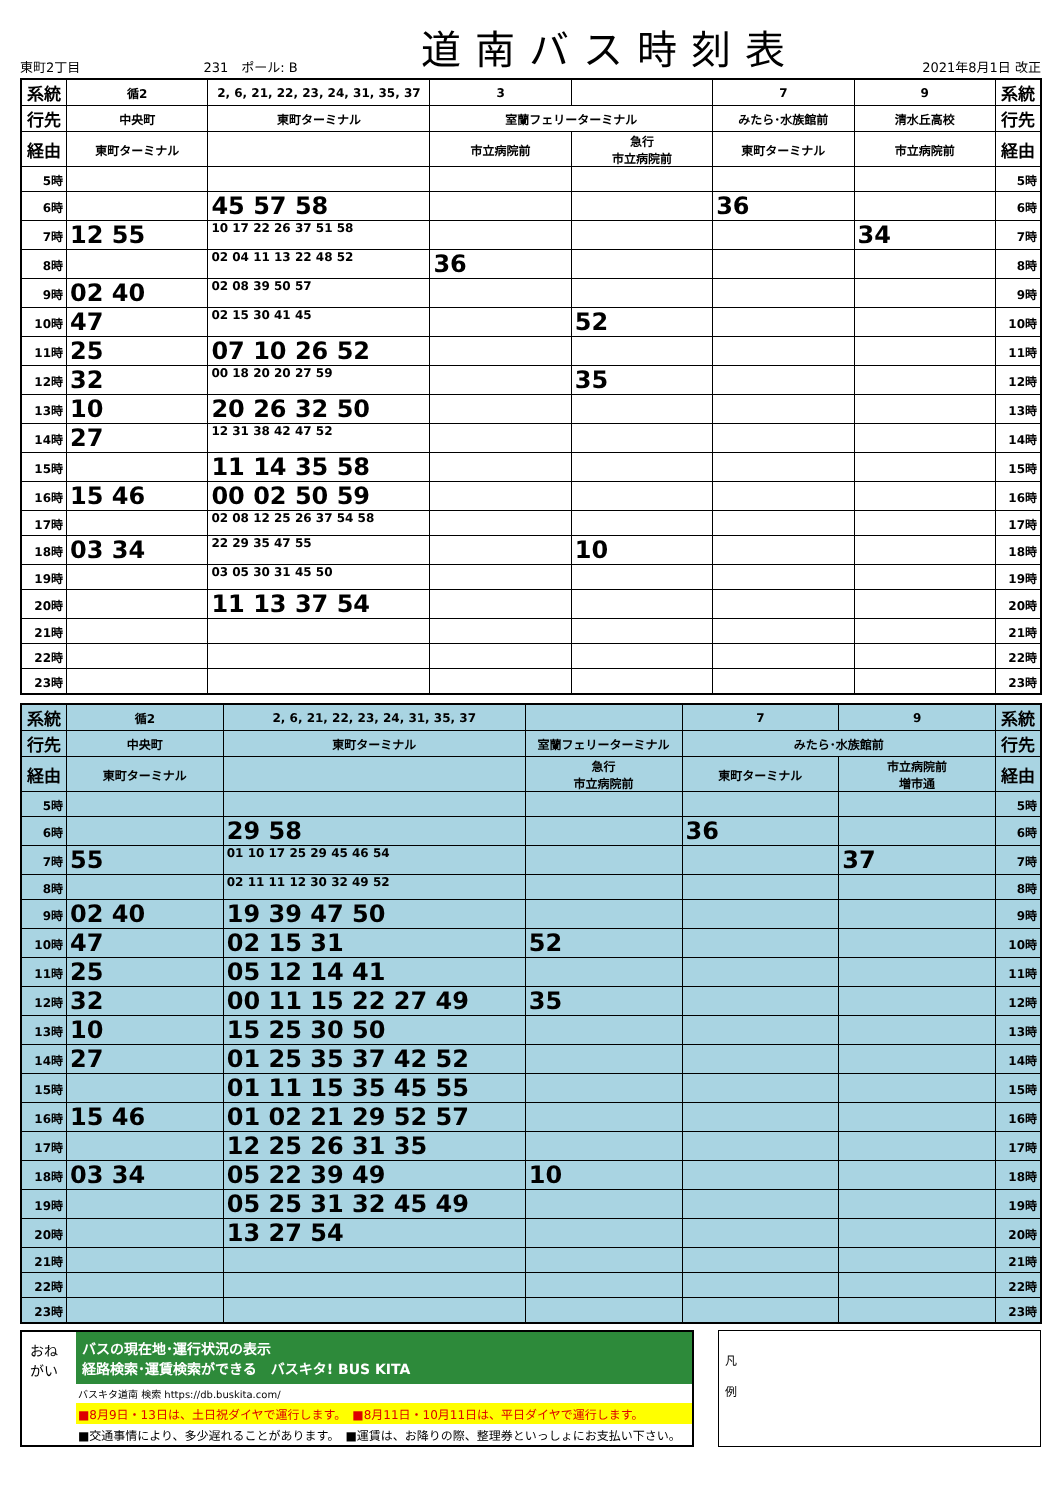東町2丁目 231　ポール: B
道南バス時刻表
2021年8月1日 改正
| 系統 | 循2 | 2, 6, 21, 22, 23, 24, 31, 35, 37 | 3 | | 7 | 9 | 系統 |
| 行先 | 中央町 | 東町ターミナル | 室蘭フェリーターミナル | | みたら･水族館前 | 清水丘高校 | 行先 |
| 経由 | 東町ターミナル | | 市立病院前 | 急行 市立病院前 | 東町ターミナル | 市立病院前 | 経由 |
| 5時 | | | | | | | 5時 |
| 6時 | | 45 57 58 | | | 36 | | 6時 |
| 7時 | 12 55 | 10 17 22 26 37 51 58 | | | | 34 | 7時 |
| 8時 | | 02 04 11 13 22 48 52 | 36 | | | | 8時 |
| 9時 | 02 40 | 02 08 39 50 57 | | | | | 9時 |
| 10時 | 47 | 02 15 30 41 45 | | 52 | | | 10時 |
| 11時 | 25 | 07 10 26 52 | | | | | 11時 |
| 12時 | 32 | 00 18 20 20 27 59 | | 35 | | | 12時 |
| 13時 | 10 | 20 26 32 50 | | | | | 13時 |
| 14時 | 27 | 12 31 38 42 47 52 | | | | | 14時 |
| 15時 | | 11 14 35 58 | | | | | 15時 |
| 16時 | 15 46 | 00 02 50 59 | | | | | 16時 |
| 17時 | | 02 08 12 25 26 37 54 58 | | | | | 17時 |
| 18時 | 03 34 | 22 29 35 47 55 | | 10 | | | 18時 |
| 19時 | | 03 05 30 31 45 50 | | | | | 19時 |
| 20時 | | 11 13 37 54 | | | | | 20時 |
| 21時 | | | | | | | 21時 |
| 22時 | | | | | | | 22時 |
| 23時 | | | | | | | 23時 |
| 系統 | 循2 | 2, 6, 21, 22, 23, 24, 31, 35, 37 | | 7 | 9 | 系統 |
| 行先 | 中央町 | 東町ターミナル | 室蘭フェリーターミナル | みたら･水族館前 | | 行先 |
| 経由 | 東町ターミナル | | 急行 市立病院前 | 東町ターミナル | 市立病院前 増市通 | 経由 |
| 5時 | | | | | | 5時 |
| 6時 | | 29 58 | | 36 | | 6時 |
| 7時 | 55 | 01 10 17 25 29 45 46 54 | | | 37 | 7時 |
| 8時 | | 02 11 11 12 30 32 49 52 | | | | 8時 |
| 9時 | 02 40 | 19 39 47 50 | | | | 9時 |
| 10時 | 47 | 02 15 31 | 52 | | | 10時 |
| 11時 | 25 | 05 12 14 41 | | | | 11時 |
| 12時 | 32 | 00 11 15 22 27 49 | 35 | | | 12時 |
| 13時 | 10 | 15 25 30 50 | | | | 13時 |
| 14時 | 27 | 01 25 35 37 42 52 | | | | 14時 |
| 15時 | | 01 11 15 35 45 55 | | | | 15時 |
| 16時 | 15 46 | 01 02 21 29 52 57 | | | | 16時 |
| 17時 | | 12 25 26 31 35 | | | | 17時 |
| 18時 | 03 34 | 05 22 39 49 | 10 | | | 18時 |
| 19時 | | 05 25 31 32 45 49 | | | | 19時 |
| 20時 | | 13 27 54 | | | | 20時 |
| 21時 | | | | | | 21時 |
| 22時 | | | | | | 22時 |
| 23時 | | | | | | 23時 |
おねがい
バスの現在地･運行状況の表示
経路検索･運賃検索ができる　バスキタ! BUS KITA
バスキタ道南 検索 https://db.buskita.com/
■8月9日・13日は、土日祝ダイヤで運行します。　■8月11日・10月11日は、平日ダイヤで運行します。
■交通事情により、多少遅れることがあります。　■運賃は、お降りの際、整理券といっしょにお支払い下さい。
凡
例